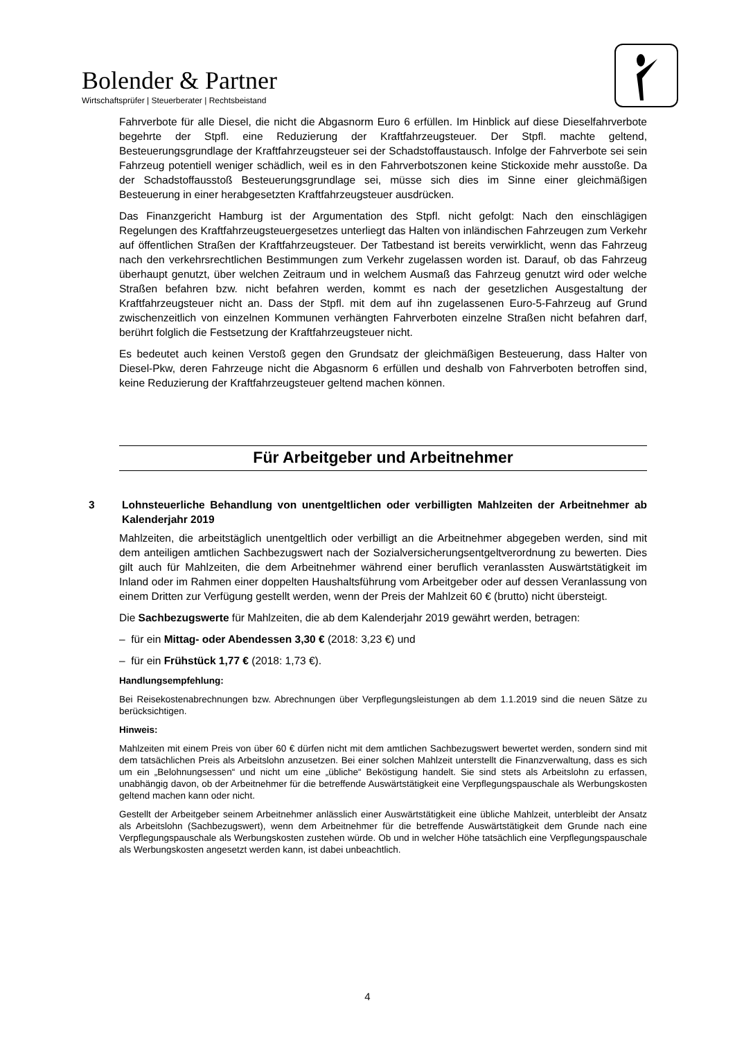Bolender & Partner
Wirtschaftsprüfer | Steuerberater | Rechtsbeistand
Fahrverbote für alle Diesel, die nicht die Abgasnorm Euro 6 erfüllen. Im Hinblick auf diese Dieselfahrverbote begehrte der Stpfl. eine Reduzierung der Kraftfahrzeugsteuer. Der Stpfl. machte geltend, Besteuerungsgrundlage der Kraftfahrzeugsteuer sei der Schadstoffaustausch. Infolge der Fahrverbote sei sein Fahrzeug potentiell weniger schädlich, weil es in den Fahrverbotszonen keine Stickoxide mehr ausstoße. Da der Schadstoffausstoß Besteuerungsgrundlage sei, müsse sich dies im Sinne einer gleichmäßigen Besteuerung in einer herabgesetzten Kraftfahrzeugsteuer ausdrücken.
Das Finanzgericht Hamburg ist der Argumentation des Stpfl. nicht gefolgt: Nach den einschlägigen Regelungen des Kraftfahrzeugsteuergesetzes unterliegt das Halten von inländischen Fahrzeugen zum Verkehr auf öffentlichen Straßen der Kraftfahrzeugsteuer. Der Tatbestand ist bereits verwirklicht, wenn das Fahrzeug nach den verkehrsrechtlichen Bestimmungen zum Verkehr zugelassen worden ist. Darauf, ob das Fahrzeug überhaupt genutzt, über welchen Zeitraum und in welchem Ausmaß das Fahrzeug genutzt wird oder welche Straßen befahren bzw. nicht befahren werden, kommt es nach der gesetzlichen Ausgestaltung der Kraftfahrzeugsteuer nicht an. Dass der Stpfl. mit dem auf ihn zugelassenen Euro-5-Fahrzeug auf Grund zwischenzeitlich von einzelnen Kommunen verhängten Fahrverboten einzelne Straßen nicht befahren darf, berührt folglich die Festsetzung der Kraftfahrzeugsteuer nicht.
Es bedeutet auch keinen Verstoß gegen den Grundsatz der gleichmäßigen Besteuerung, dass Halter von Diesel-Pkw, deren Fahrzeuge nicht die Abgasnorm 6 erfüllen und deshalb von Fahrverboten betroffen sind, keine Reduzierung der Kraftfahrzeugsteuer geltend machen können.
Für Arbeitgeber und Arbeitnehmer
3 Lohnsteuerliche Behandlung von unentgeltlichen oder verbilligten Mahlzeiten der Arbeitnehmer ab Kalenderjahr 2019
Mahlzeiten, die arbeitstäglich unentgeltlich oder verbilligt an die Arbeitnehmer abgegeben werden, sind mit dem anteiligen amtlichen Sachbezugswert nach der Sozialversicherungsentgeltverordnung zu bewerten. Dies gilt auch für Mahlzeiten, die dem Arbeitnehmer während einer beruflich veranlassten Auswärtstätigkeit im Inland oder im Rahmen einer doppelten Haushaltsführung vom Arbeitgeber oder auf dessen Veranlassung von einem Dritten zur Verfügung gestellt werden, wenn der Preis der Mahlzeit 60 € (brutto) nicht übersteigt.
Die Sachbezugswerte für Mahlzeiten, die ab dem Kalenderjahr 2019 gewährt werden, betragen:
– für ein Mittag- oder Abendessen 3,30 € (2018: 3,23 €) und
– für ein Frühstück 1,77 € (2018: 1,73 €).
Handlungsempfehlung:
Bei Reisekostenabrechnungen bzw. Abrechnungen über Verpflegungsleistungen ab dem 1.1.2019 sind die neuen Sätze zu berücksichtigen.
Hinweis:
Mahlzeiten mit einem Preis von über 60 € dürfen nicht mit dem amtlichen Sachbezugswert bewertet werden, sondern sind mit dem tatsächlichen Preis als Arbeitslohn anzusetzen. Bei einer solchen Mahlzeit unterstellt die Finanzverwaltung, dass es sich um ein „Belohnungsessen“ und nicht um eine „übliche“ Beköstigung handelt. Sie sind stets als Arbeitslohn zu erfassen, unabhängig davon, ob der Arbeitnehmer für die betreffende Auswärtstätigkeit eine Verpflegungspauschale als Werbungskosten geltend machen kann oder nicht.
Gestellt der Arbeitgeber seinem Arbeitnehmer anlässlich einer Auswärtstätigkeit eine übliche Mahlzeit, unterbleibt der Ansatz als Arbeitslohn (Sachbezugswert), wenn dem Arbeitnehmer für die betreffende Auswärtstätigkeit dem Grunde nach eine Verpflegungspauschale als Werbungskosten zustehen würde. Ob und in welcher Höhe tatsächlich eine Verpflegungspauschale als Werbungskosten angesetzt werden kann, ist dabei unbeachtlich.
4